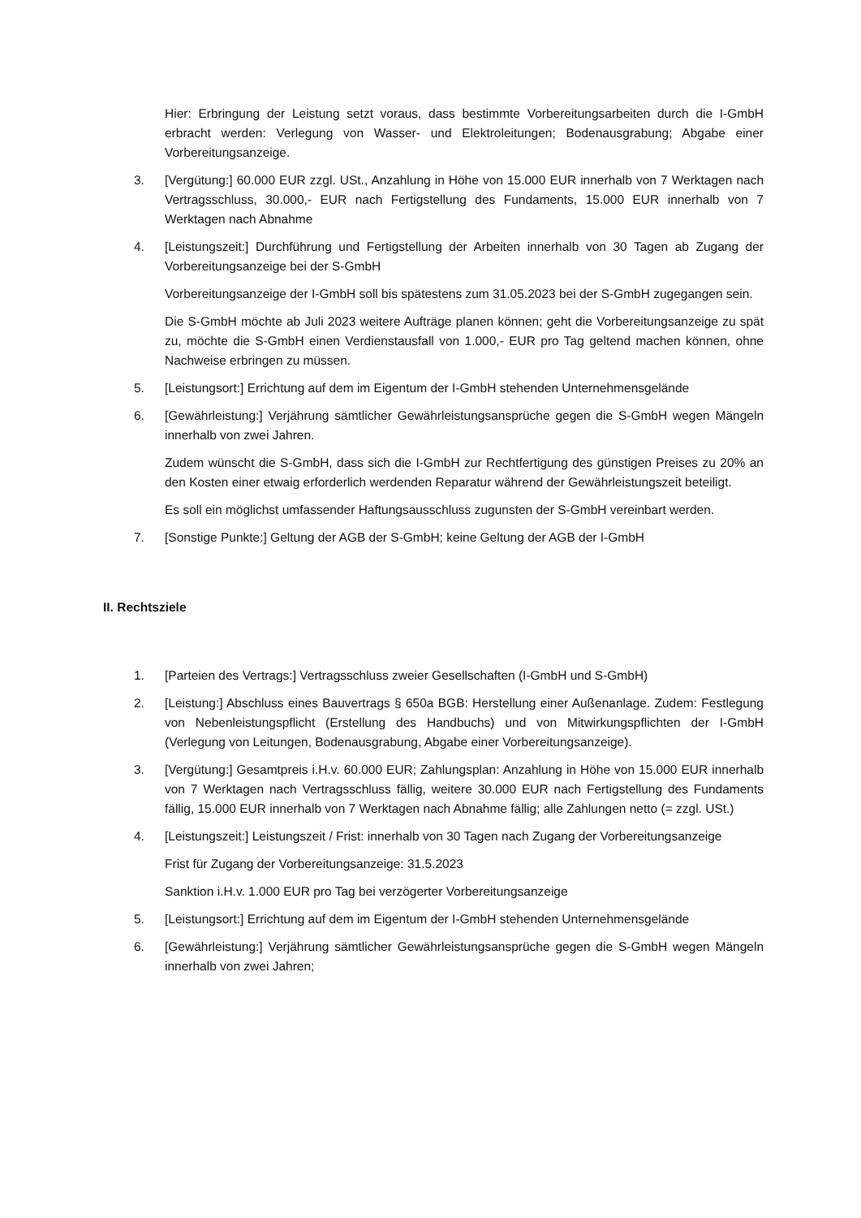Hier: Erbringung der Leistung setzt voraus, dass bestimmte Vorbereitungsarbeiten durch die I-GmbH erbracht werden: Verlegung von Wasser- und Elektroleitungen; Bodenausgrabung; Abgabe einer Vorbereitungsanzeige.
3. [Vergütung:] 60.000 EUR zzgl. USt., Anzahlung in Höhe von 15.000 EUR innerhalb von 7 Werktagen nach Vertragsschluss, 30.000,- EUR nach Fertigstellung des Fundaments, 15.000 EUR innerhalb von 7 Werktagen nach Abnahme
4. [Leistungszeit:] Durchführung und Fertigstellung der Arbeiten innerhalb von 30 Tagen ab Zugang der Vorbereitungsanzeige bei der S-GmbH
Vorbereitungsanzeige der I-GmbH soll bis spätestens zum 31.05.2023 bei der S-GmbH zugegangen sein.
Die S-GmbH möchte ab Juli 2023 weitere Aufträge planen können; geht die Vorbereitungsanzeige zu spät zu, möchte die S-GmbH einen Verdienstausfall von 1.000,- EUR pro Tag geltend machen können, ohne Nachweise erbringen zu müssen.
5. [Leistungsort:] Errichtung auf dem im Eigentum der I-GmbH stehenden Unternehmensgelände
6. [Gewährleistung:] Verjährung sämtlicher Gewährleistungsansprüche gegen die S-GmbH wegen Mängeln innerhalb von zwei Jahren.
Zudem wünscht die S-GmbH, dass sich die I-GmbH zur Rechtfertigung des günstigen Preises zu 20% an den Kosten einer etwaig erforderlich werdenden Reparatur während der Gewährleistungszeit beteiligt.
Es soll ein möglichst umfassender Haftungsausschluss zugunsten der S-GmbH vereinbart werden.
7. [Sonstige Punkte:] Geltung der AGB der S-GmbH; keine Geltung der AGB der I-GmbH
II. Rechtsziele
1. [Parteien des Vertrags:] Vertragsschluss zweier Gesellschaften (I-GmbH und S-GmbH)
2. [Leistung:] Abschluss eines Bauvertrags § 650a BGB: Herstellung einer Außenanlage. Zudem: Festlegung von Nebenleistungspflicht (Erstellung des Handbuchs) und von Mitwirkungspflichten der I-GmbH (Verlegung von Leitungen, Bodenausgrabung, Abgabe einer Vorbereitungsanzeige).
3. [Vergütung:] Gesamtpreis i.H.v. 60.000 EUR; Zahlungsplan: Anzahlung in Höhe von 15.000 EUR innerhalb von 7 Werktagen nach Vertragsschluss fällig, weitere 30.000 EUR nach Fertigstellung des Fundaments fällig, 15.000 EUR innerhalb von 7 Werktagen nach Abnahme fällig; alle Zahlungen netto (= zzgl. USt.)
4. [Leistungszeit:] Leistungszeit / Frist: innerhalb von 30 Tagen nach Zugang der Vorbereitungsanzeige
Frist für Zugang der Vorbereitungsanzeige: 31.5.2023
Sanktion i.H.v. 1.000 EUR pro Tag bei verzögerter Vorbereitungsanzeige
5. [Leistungsort:] Errichtung auf dem im Eigentum der I-GmbH stehenden Unternehmensgelände
6. [Gewährleistung:] Verjährung sämtlicher Gewährleistungsansprüche gegen die S-GmbH wegen Mängeln innerhalb von zwei Jahren;